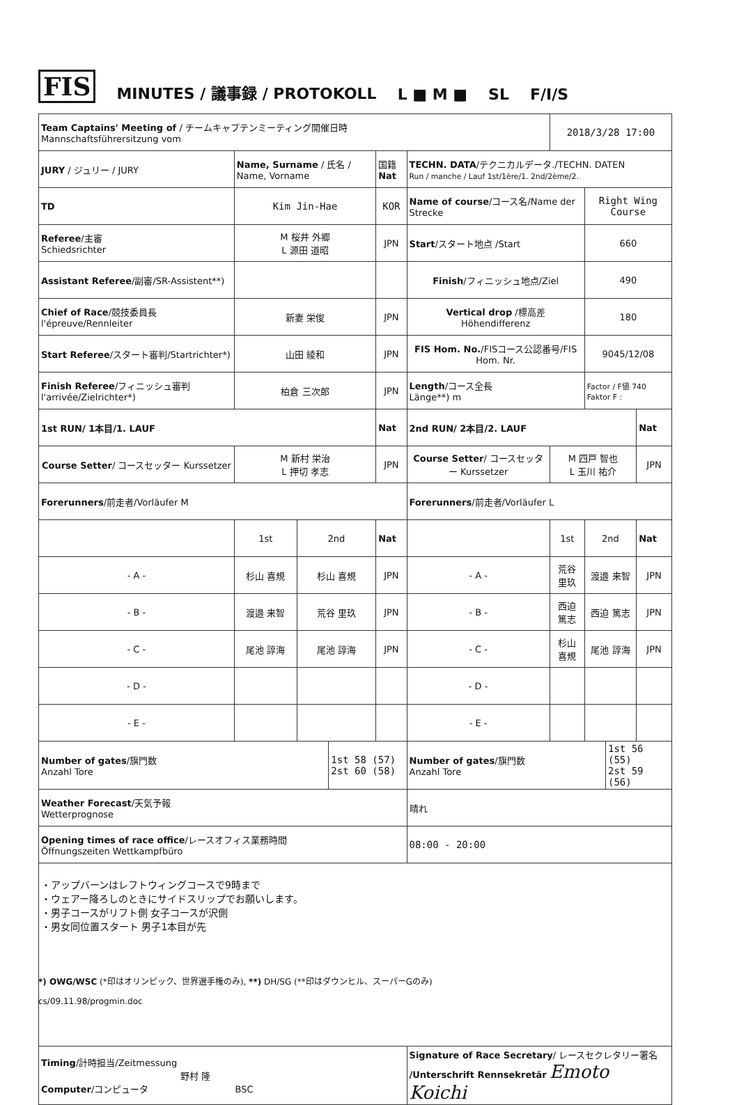FIS MINUTES / 議事録 / PROTOKOLL L ■ M ■ SL F/I/S
| Team Captains' Meeting of / チームキャプテンミーティング開催日時 Mannschaftsführersitzung vom | | | | | | 2018/3/28 17:00 | | | |
| JURY / ジュリー / JURY | Name, Surname / 氏名 / Name, Vorname | | | 国籍 Nat | TECHN. DATA /テクニカルデータ./TECHN. DATEN Run / manche / Lauf 1st/1ère/1. 2nd/2ème/2. | | | | |
| TD | Kim Jin-Hae | | | KOR | Name of course /コース名/Name der Strecke | | Right Wing Course | | |
| Referee /主審 Schiedsrichter | M 桜井 外郷 L 源田 道昭 | | | JPN | Start /スタート地点 /Start | | 660 | | |
| Assistant Referee /副審/SR-Assistent**) | | | | | Finish /フィニッシュ地点/Ziel | | 490 | | |
| Chief of Race /競技委員長 l'épreuve/Rennleiter | 新妻 栄俊 | | | JPN | Vertical drop /標高差 Höhendifferenz | | 180 | | |
| Start Referee /スタート審判/Startrichter*) | 山田 綾和 | | | JPN | FIS Hom. No. /FISコース公認番号/FIS Hom. Nr. | | 9045/12/08 | | |
| Finish Referee /フィニッシュ審判 l'arrivée/Zielrichter*) | 柏倉 三次郎 | | | JPN | Length /コース全長 Länge**) m | | Factor / F値 740 Faktor F : | | |
| 1st RUN/ 1本目/1. LAUF | | | | Nat | 2nd RUN/ 2本目/2. LAUF | | | | Nat |
| Course Setter / コースセッター Kurssetzer | M 新村 栄治 L 押切 孝志 | | | JPN | Course Setter / コースセッター Kurssetzer | M 四戸 智也 L 玉川 祐介 | | | JPN |
| Forerunners /前走者/Vorläufer M | | | | | Forerunners /前走者/Vorläufer L | | | | |
| | 1st | 2nd | | Nat | | 1st | 2nd | | Nat |
| - A - | 杉山 喜規 | 杉山 喜規 | | JPN | - A - | 荒谷 里玖 | 渡邉 来智 | | JPN |
| - B - | 渡邉 来智 | 荒谷 里玖 | | JPN | - B - | 西迫 篤志 | 西迫 篤志 | | JPN |
| - C - | 尾池 諄海 | 尾池 諄海 | | JPN | - C - | 杉山 喜規 | 尾池 諄海 | | JPN |
| - D - | | | | | - D - | | | | |
| - E - | | | | | - E - | | | | |
| Number of gates /旗門数 Anzahl Tore | | | 1st 58 (57) 2st 60 (58) | | Number of gates /旗門数 Anzahl Tore | | | 1st 56 (55) 2st 59 (56) | |
| Weather Forecast /天気予報 Wetterprognose | | | | | 晴れ | | | | |
| Opening times of race office /レースオフィス業務時間 Öffnungszeiten Wettkampfbüro | | | | | 08:00 - 20:00 | | | | |
| ・アップバーンはレフトウィングコースで9時まで ・ウェアー降ろしのときにサイドスリップでお願いします。 ・男子コースがリフト側 女子コースが沢側 ・男女同位置スタート 男子1本目が先 | | | | | | | | | |
| Timing /計時担当/Zeitmessung 野村 隆 Computer /コンピュータ BSC | | | | | Signature of Race Secretary / レースセクレタリー署名 /Unterschrift Rennsekretär Emoto Koichi | | | | |
*) OWG/WSC (*印はオリンピック、世界選手権のみ), **) DH/SG (**印はダウンヒル、スーパーGのみ)
cs/09.11.98/progmin.doc